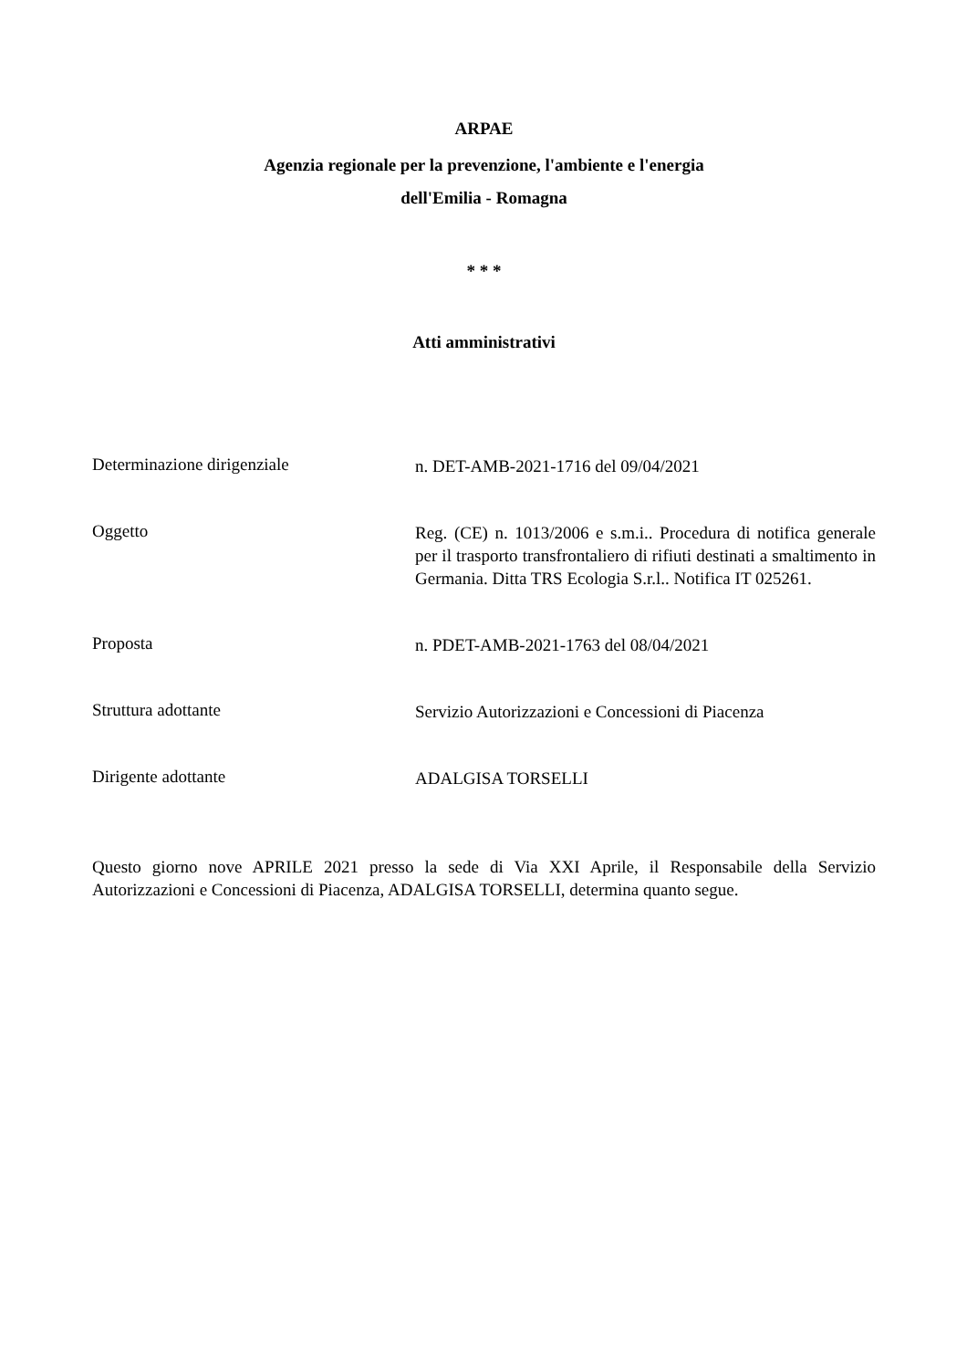ARPAE
Agenzia regionale per la prevenzione, l'ambiente e l'energia
dell'Emilia - Romagna
* * *
Atti amministrativi
Determinazione dirigenziale
n. DET-AMB-2021-1716 del 09/04/2021
Oggetto
Reg. (CE) n. 1013/2006 e s.m.i.. Procedura di notifica generale per il trasporto transfrontaliero di rifiuti destinati a smaltimento in Germania. Ditta TRS Ecologia S.r.l.. Notifica IT 025261.
Proposta
n. PDET-AMB-2021-1763 del 08/04/2021
Struttura adottante
Servizio Autorizzazioni e Concessioni di Piacenza
Dirigente adottante
ADALGISA TORSELLI
Questo giorno nove APRILE 2021 presso la sede di Via XXI Aprile, il Responsabile della Servizio Autorizzazioni e Concessioni di Piacenza, ADALGISA TORSELLI, determina quanto segue.